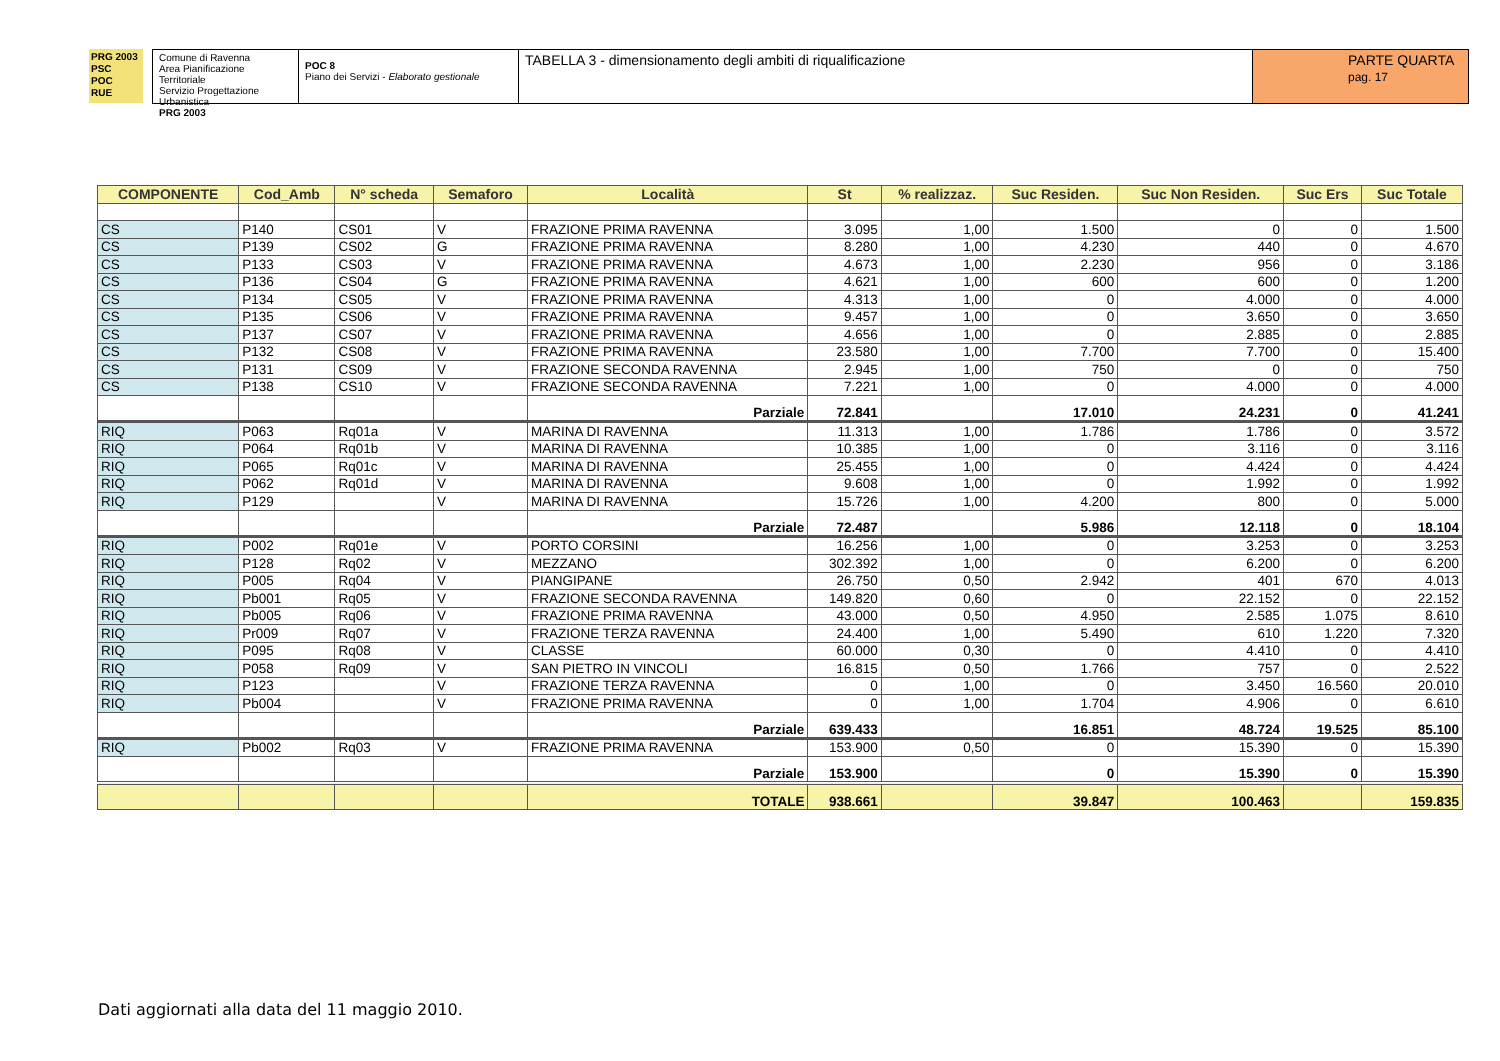PRG 2003
PSC
POC
RUE
Comune di Ravenna
Area Pianificazione Territoriale
Servizio Progettazione Urbanistica
PRG 2003
POC 8
Piano dei Servizi - Elaborato gestionale
TABELLA 3 - dimensionamento degli ambiti di riqualificazione PARTE QUARTA
pag. 17
| COMPONENTE | Cod_Amb | N° scheda | Semaforo | Località | St | % realizzaz. | Suc Residen. | Suc Non Residen. | Suc Ers | Suc Totale |
| --- | --- | --- | --- | --- | --- | --- | --- | --- | --- | --- |
| CS | P140 | CS01 | V | FRAZIONE PRIMA RAVENNA | 3.095 | 1,00 | 1.500 | 0 | 0 | 1.500 |
| CS | P139 | CS02 | G | FRAZIONE PRIMA RAVENNA | 8.280 | 1,00 | 4.230 | 440 | 0 | 4.670 |
| CS | P133 | CS03 | V | FRAZIONE PRIMA RAVENNA | 4.673 | 1,00 | 2.230 | 956 | 0 | 3.186 |
| CS | P136 | CS04 | G | FRAZIONE PRIMA RAVENNA | 4.621 | 1,00 | 600 | 600 | 0 | 1.200 |
| CS | P134 | CS05 | V | FRAZIONE PRIMA RAVENNA | 4.313 | 1,00 | 0 | 4.000 | 0 | 4.000 |
| CS | P135 | CS06 | V | FRAZIONE PRIMA RAVENNA | 9.457 | 1,00 | 0 | 3.650 | 0 | 3.650 |
| CS | P137 | CS07 | V | FRAZIONE PRIMA RAVENNA | 4.656 | 1,00 | 0 | 2.885 | 0 | 2.885 |
| CS | P132 | CS08 | V | FRAZIONE PRIMA RAVENNA | 23.580 | 1,00 | 7.700 | 7.700 | 0 | 15.400 |
| CS | P131 | CS09 | V | FRAZIONE SECONDA RAVENNA | 2.945 | 1,00 | 750 | 0 | 0 | 750 |
| CS | P138 | CS10 | V | FRAZIONE SECONDA RAVENNA | 7.221 | 1,00 | 0 | 4.000 | 0 | 4.000 |
| | | | | Parziale | 72.841 | | 17.010 | 24.231 | 0 | 41.241 |
| RIQ | P063 | Rq01a | V | MARINA DI RAVENNA | 11.313 | 1,00 | 1.786 | 1.786 | 0 | 3.572 |
| RIQ | P064 | Rq01b | V | MARINA DI RAVENNA | 10.385 | 1,00 | 0 | 3.116 | 0 | 3.116 |
| RIQ | P065 | Rq01c | V | MARINA DI RAVENNA | 25.455 | 1,00 | 0 | 4.424 | 0 | 4.424 |
| RIQ | P062 | Rq01d | V | MARINA DI RAVENNA | 9.608 | 1,00 | 0 | 1.992 | 0 | 1.992 |
| RIQ | P129 | | V | MARINA DI RAVENNA | 15.726 | 1,00 | 4.200 | 800 | 0 | 5.000 |
| | | | | Parziale | 72.487 | | 5.986 | 12.118 | 0 | 18.104 |
| RIQ | P002 | Rq01e | V | PORTO CORSINI | 16.256 | 1,00 | 0 | 3.253 | 0 | 3.253 |
| RIQ | P128 | Rq02 | V | MEZZANO | 302.392 | 1,00 | 0 | 6.200 | 0 | 6.200 |
| RIQ | P005 | Rq04 | V | PIANGIPANE | 26.750 | 0,50 | 2.942 | 401 | 670 | 4.013 |
| RIQ | Pb001 | Rq05 | V | FRAZIONE SECONDA RAVENNA | 149.820 | 0,60 | 0 | 22.152 | 0 | 22.152 |
| RIQ | Pb005 | Rq06 | V | FRAZIONE PRIMA RAVENNA | 43.000 | 0,50 | 4.950 | 2.585 | 1.075 | 8.610 |
| RIQ | Pr009 | Rq07 | V | FRAZIONE TERZA RAVENNA | 24.400 | 1,00 | 5.490 | 610 | 1.220 | 7.320 |
| RIQ | P095 | Rq08 | V | CLASSE | 60.000 | 0,30 | 0 | 4.410 | 0 | 4.410 |
| RIQ | P058 | Rq09 | V | SAN PIETRO IN VINCOLI | 16.815 | 0,50 | 1.766 | 757 | 0 | 2.522 |
| RIQ | P123 | | V | FRAZIONE TERZA RAVENNA | 0 | 1,00 | 0 | 3.450 | 16.560 | 20.010 |
| RIQ | Pb004 | | V | FRAZIONE PRIMA RAVENNA | 0 | 1,00 | 1.704 | 4.906 | 0 | 6.610 |
| | | | | Parziale | 639.433 | | 16.851 | 48.724 | 19.525 | 85.100 |
| RIQ | Pb002 | Rq03 | V | FRAZIONE PRIMA RAVENNA | 153.900 | 0,50 | 0 | 15.390 | 0 | 15.390 |
| | | | | Parziale | 153.900 | | 0 | 15.390 | 0 | 15.390 |
| | | | | TOTALE | 938.661 | | 39.847 | 100.463 | | 159.835 |
Dati aggiornati alla data del 11 maggio 2010.